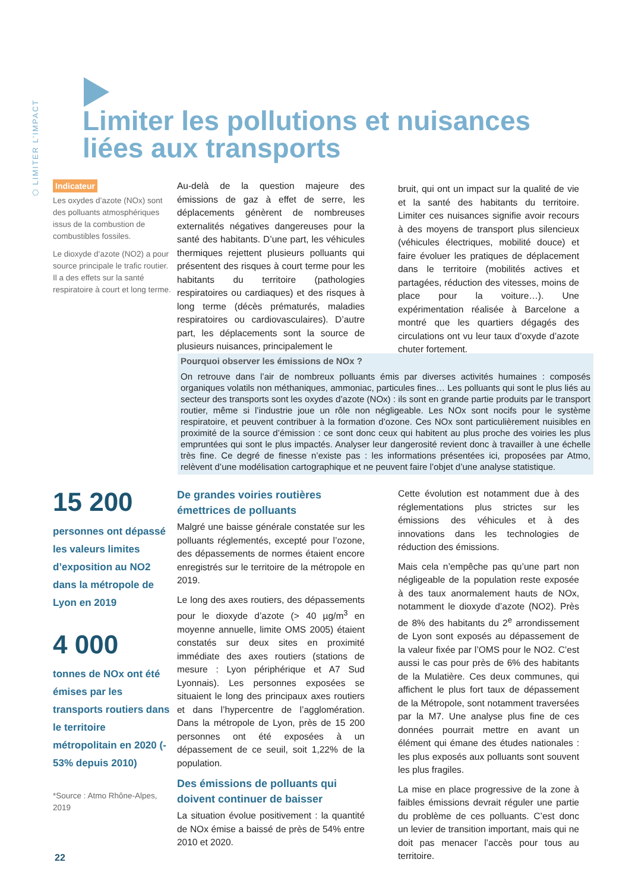⬡ LIMITER L’IMPACT
Limiter les pollutions et nuisances
liées aux transports
Indicateur
Les oxydes d’azote (NOx) sont des polluants atmosphériques issus de la combustion de combustibles fossiles.
Le dioxyde d’azote (NO2) a pour source principale le trafic routier. Il a des effets sur la santé respiratoire à court et long terme.
Au-delà de la question majeure des émissions de gaz à effet de serre, les déplacements génèrent de nombreuses externalités négatives dangereuses pour la santé des habitants. D’une part, les véhicules thermiques rejettent plusieurs polluants qui présentent des risques à court terme pour les habitants du territoire (pathologies respiratoires ou cardiaques) et des risques à long terme (décès prématurés, maladies respiratoires ou cardiovasculaires). D’autre part, les déplacements sont la source de plusieurs nuisances, principalement le
bruit, qui ont un impact sur la qualité de vie et la santé des habitants du territoire. Limiter ces nuisances signifie avoir recours à des moyens de transport plus silencieux (véhicules électriques, mobilité douce) et faire évoluer les pratiques de déplacement dans le territoire (mobilités actives et partagées, réduction des vitesses, moins de place pour la voiture…). Une expérimentation réalisée à Barcelone a montré que les quartiers dégagés des circulations ont vu leur taux d’oxyde d’azote chuter fortement.
Pourquoi observer les émissions de NOx ?
On retrouve dans l’air de nombreux polluants émis par diverses activités humaines : composés organiques volatils non méthaniques, ammoniac, particules fines… Les polluants qui sont le plus liés au secteur des transports sont les oxydes d’azote (NOx) : ils sont en grande partie produits par le transport routier, même si l’industrie joue un rôle non négligeable. Les NOx sont nocifs pour le système respiratoire, et peuvent contribuer à la formation d’ozone. Ces NOx sont particulièrement nuisibles en proximité de la source d’émission : ce sont donc ceux qui habitent au plus proche des voiries les plus empruntées qui sont le plus impactés. Analyser leur dangerosité revient donc à travailler à une échelle très fine. Ce degré de finesse n’existe pas : les informations présentées ici, proposées par Atmo, relèvent d’une modélisation cartographique et ne peuvent faire l’objet d’une analyse statistique.
15 200
personnes ont dépassé les valeurs limites d’exposition au NO2 dans la métropole de Lyon en 2019
4 000
tonnes de NOx ont été émises par les transports routiers dans le territoire métropolitain en 2020 (- 53% depuis 2010)
*Source : Atmo Rhône-Alpes, 2019
De grandes voiries routières émettrices de polluants
Malgré une baisse générale constatée sur les polluants réglementés, excepté pour l’ozone, des dépassements de normes étaient encore enregistrés sur le territoire de la métropole en 2019.
Le long des axes routiers, des dépassements pour le dioxyde d’azote (> 40 µg/m<sup>3</sup> en moyenne annuelle, limite OMS 2005) étaient constatés sur deux sites en proximité immédiate des axes routiers (stations de mesure : Lyon périphérique et A7 Sud Lyonnais). Les personnes exposées se situaient le long des principaux axes routiers et dans l’hypercentre de l’agglomération. Dans la métropole de Lyon, près de 15 200 personnes ont été exposées à un dépassement de ce seuil, soit 1,22% de la population.
Des émissions de polluants qui doivent continuer de baisser
La situation évolue positivement : la quantité de NOx émise a baissé de près de 54% entre 2010 et 2020.
Cette évolution est notamment due à des réglementations plus strictes sur les émissions des véhicules et à des innovations dans les technologies de réduction des émissions.
Mais cela n’empêche pas qu’une part non négligeable de la population reste exposée à des taux anormalement hauts de NOx, notamment le dioxyde d’azote (NO2). Près de 8% des habitants du 2<sup>e</sup> arrondissement de Lyon sont exposés au dépassement de la valeur fixée par l’OMS pour le NO2. C’est aussi le cas pour près de 6% des habitants de la Mulatière. Ces deux communes, qui affichent le plus fort taux de dépassement de la Métropole, sont notamment traversées par la M7. Une analyse plus fine de ces données pourrait mettre en avant un élément qui émane des études nationales : les plus exposés aux polluants sont souvent les plus fragiles.
La mise en place progressive de la zone à faibles émissions devrait réguler une partie du problème de ces polluants. C’est donc un levier de transition important, mais qui ne doit pas menacer l’accès pour tous au territoire.
22